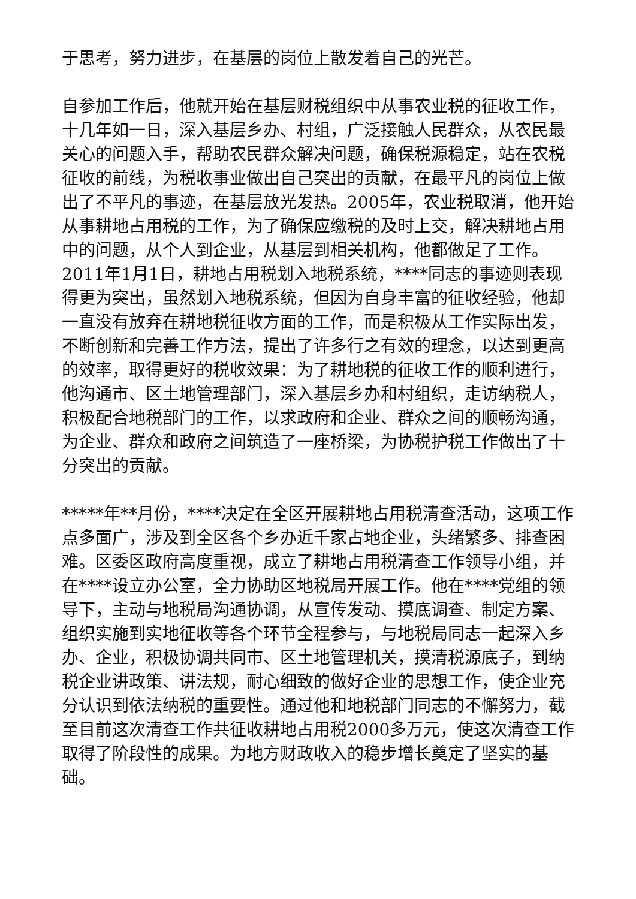于思考，努力进步，在基层的岗位上散发着自己的光芒。
自参加工作后，他就开始在基层财税组织中从事农业税的征收工作，十几年如一日，深入基层乡办、村组，广泛接触人民群众，从农民最关心的问题入手，帮助农民群众解决问题，确保税源稳定，站在农税征收的前线，为税收事业做出自己突出的贡献，在最平凡的岗位上做出了不平凡的事迹，在基层放光发热。2005年，农业税取消，他开始从事耕地占用税的工作，为了确保应缴税的及时上交，解决耕地占用中的问题，从个人到企业，从基层到相关机构，他都做足了工作。2011年1月1日，耕地占用税划入地税系统，****同志的事迹则表现得更为突出，虽然划入地税系统，但因为自身丰富的征收经验，他却一直没有放弃在耕地税征收方面的工作，而是积极从工作实际出发，不断创新和完善工作方法，提出了许多行之有效的理念，以达到更高的效率，取得更好的税收效果：为了耕地税的征收工作的顺利进行，他沟通市、区土地管理部门，深入基层乡办和村组织，走访纳税人，积极配合地税部门的工作，以求政府和企业、群众之间的顺畅沟通，为企业、群众和政府之间筑造了一座桥梁，为协税护税工作做出了十分突出的贡献。
*****年**月份，****决定在全区开展耕地占用税清查活动，这项工作点多面广，涉及到全区各个乡办近千家占地企业，头绪繁多、排查困难。区委区政府高度重视，成立了耕地占用税清查工作领导小组，并在****设立办公室，全力协助区地税局开展工作。他在****党组的领导下，主动与地税局沟通协调，从宣传发动、摸底调查、制定方案、组织实施到实地征收等各个环节全程参与，与地税局同志一起深入乡办、企业，积极协调共同市、区土地管理机关，摸清税源底子，到纳税企业讲政策、讲法规，耐心细致的做好企业的思想工作，使企业充分认识到依法纳税的重要性。通过他和地税部门同志的不懈努力，截至目前这次清查工作共征收耕地占用税2000多万元，使这次清查工作取得了阶段性的成果。为地方财政收入的稳步增长奠定了坚实的基础。